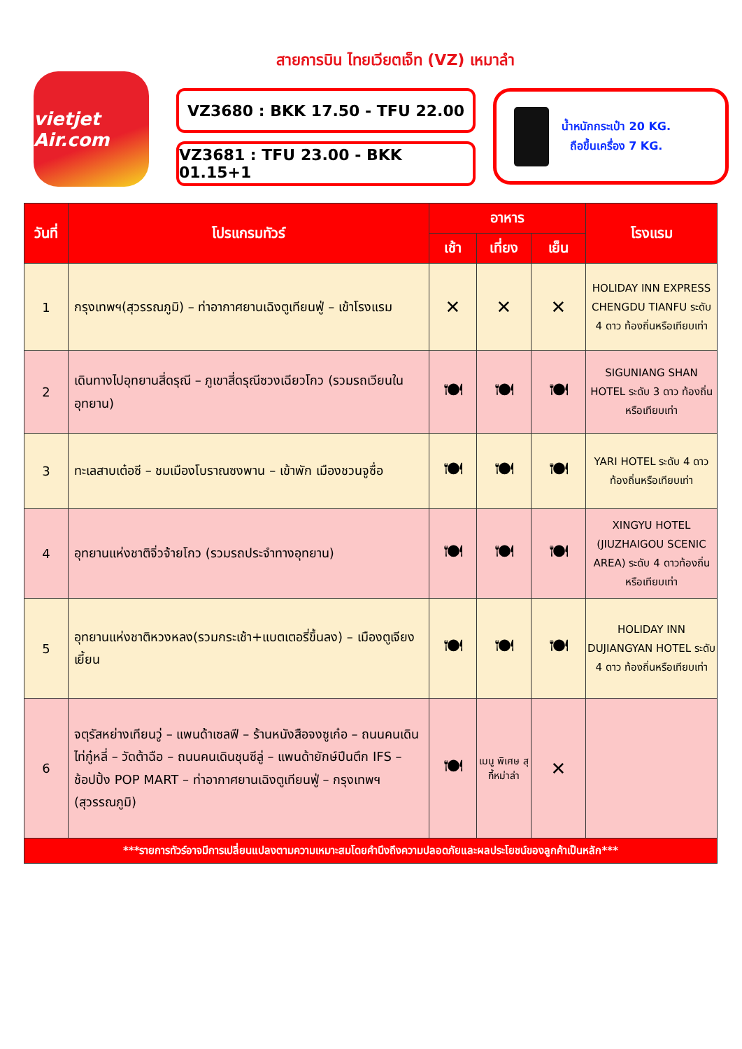สายการบิน ไทยเวียตเจ็ท (VZ) เหมาลำ
vietjet Air.com
VZ3680 : BKK 17.50 - TFU 22.00
VZ3681 : TFU 23.00 - BKK 01.15+1
น้ำหนักกระเป๋า 20 KG.
ถือขึ้นเครื่อง 7 KG.
| วันที่ | โปรแกรมทัวร์ | อาหาร | | | โรงแรม |
| --- | --- | --- | --- | --- | --- |
| | | เช้า | เที่ยง | เย็น | |
| 1 | กรุงเทพฯ(สุวรรณภูมิ) – ท่าอากาศยานเฉิงตูเทียนฟู่ – เข้าโรงแรม | ✕ | ✕ | ✕ | HOLIDAY INN EXPRESS CHENGDU TIANFU ระดับ 4 ดาว ท้องถิ่นหรือเทียบเท่า |
| 2 | เดินทางไปอุทยานสี่ดรุณี – ภูเขาสี่ดรุณีซวงเฉียวโกว (รวมรถเวียนในอุทยาน) | 🍽 | 🍽 | 🍽 | SIGUNIANG SHAN HOTEL ระดับ 3 ดาว ท้องถิ่นหรือเทียบเท่า |
| 3 | ทะเลสาบเต๋อซี – ชมเมืองโบราณซงพาน – เข้าพัก เมืองชวนจูซื่อ | 🍽 | 🍽 | 🍽 | YARI HOTEL ระดับ 4 ดาวท้องถิ่นหรือเทียบเท่า |
| 4 | อุทยานแห่งชาติจิ่วจ้ายโกว (รวมรถประจำทางอุทยาน) | 🍽 | 🍽 | 🍽 | XINGYU HOTEL (JIUZHAIGOU SCENIC AREA) ระดับ 4 ดาวท้องถิ่นหรือเทียบเท่า |
| 5 | อุทยานแห่งชาติหวงหลง(รวมกระเช้า+แบตเตอรี่ขึ้นลง) – เมืองตูเจียงเยี้ยน | 🍽 | 🍽 | 🍽 | HOLIDAY INN DUJIANGYAN HOTEL ระดับ 4 ดาว ท้องถิ่นหรือเทียบเท่า |
| 6 | จตุรัสหย่างเทียนวู่ – แพนด้าเซลฟี – ร้านหนังสือจงซูเก๋อ – ถนนคนเดินไท่กู๋หลี่ – วัดต้าฉือ – ถนนคนเดินชุนซีลู่ – แพนด้ายักษ์ปีนตึก IFS – ช้อปปิ้ง POP MART – ท่าอากาศยานเฉิงตูเทียนฟู่ – กรุงเทพฯ (สุวรรณภูมิ) | 🍽 | เมนู พิเศษ สุกี้หม่าล่า | ✕ | |
| ***รายการทัวร์อาจมีการเปลี่ยนแปลงตามความเหมาะสมโดยคำนึงถึงความปลอดภัยและผลประโยชน์ของลูกค้าเป็นหลัก*** | | | | | |